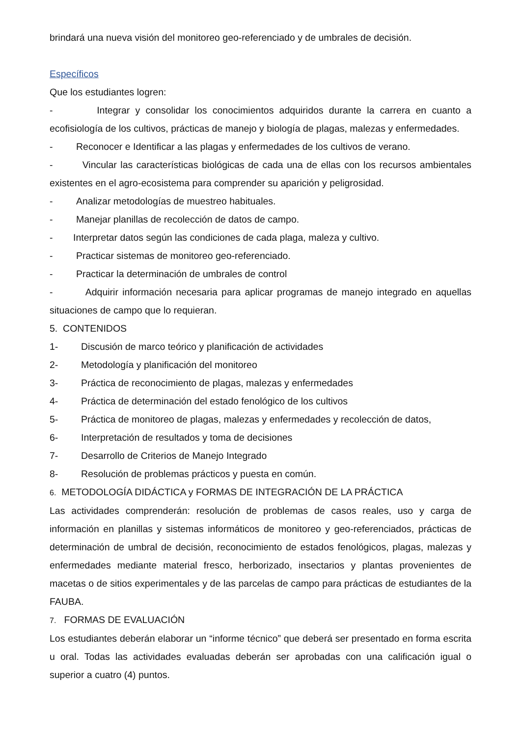brindará una nueva visión del monitoreo geo-referenciado y de umbrales de decisión.
Específicos
Que los estudiantes logren:
- Integrar y consolidar los conocimientos adquiridos durante la carrera en cuanto a ecofisiología de los cultivos, prácticas de manejo y biología de plagas, malezas y enfermedades.
- Reconocer e Identificar a las plagas y enfermedades de los cultivos de verano.
- Vincular las características biológicas de cada una de ellas con los recursos ambientales existentes en el agro-ecosistema para comprender su aparición y peligrosidad.
- Analizar metodologías de muestreo habituales.
- Manejar planillas de recolección de datos de campo.
- Interpretar datos según las condiciones de cada plaga, maleza y cultivo.
- Practicar sistemas de monitoreo geo-referenciado.
- Practicar la determinación de umbrales de control
- Adquirir información necesaria para aplicar programas de manejo integrado en aquellas situaciones de campo que lo requieran.
5. CONTENIDOS
1- Discusión de marco teórico y planificación de actividades
2- Metodología y planificación del monitoreo
3- Práctica de reconocimiento de plagas, malezas y enfermedades
4- Práctica de determinación del estado fenológico de los cultivos
5- Práctica de monitoreo de plagas, malezas y enfermedades y recolección de datos,
6- Interpretación de resultados y toma de decisiones
7- Desarrollo de Criterios de Manejo Integrado
8- Resolución de problemas prácticos y puesta en común.
6. METODOLOGÍA DIDÁCTICA y FORMAS DE INTEGRACIÓN DE LA PRÁCTICA
Las actividades comprenderán: resolución de problemas de casos reales, uso y carga de información en planillas y sistemas informáticos de monitoreo y geo-referenciados, prácticas de determinación de umbral de decisión, reconocimiento de estados fenológicos, plagas, malezas y enfermedades mediante material fresco, herborizado, insectarios y plantas provenientes de macetas o de sitios experimentales y de las parcelas de campo para prácticas de estudiantes de la FAUBA.
7. FORMAS DE EVALUACIÓN
Los estudiantes deberán elaborar un “informe técnico” que deberá ser presentado en forma escrita u oral. Todas las actividades evaluadas deberán ser aprobadas con una calificación igual o superior a cuatro (4) puntos.